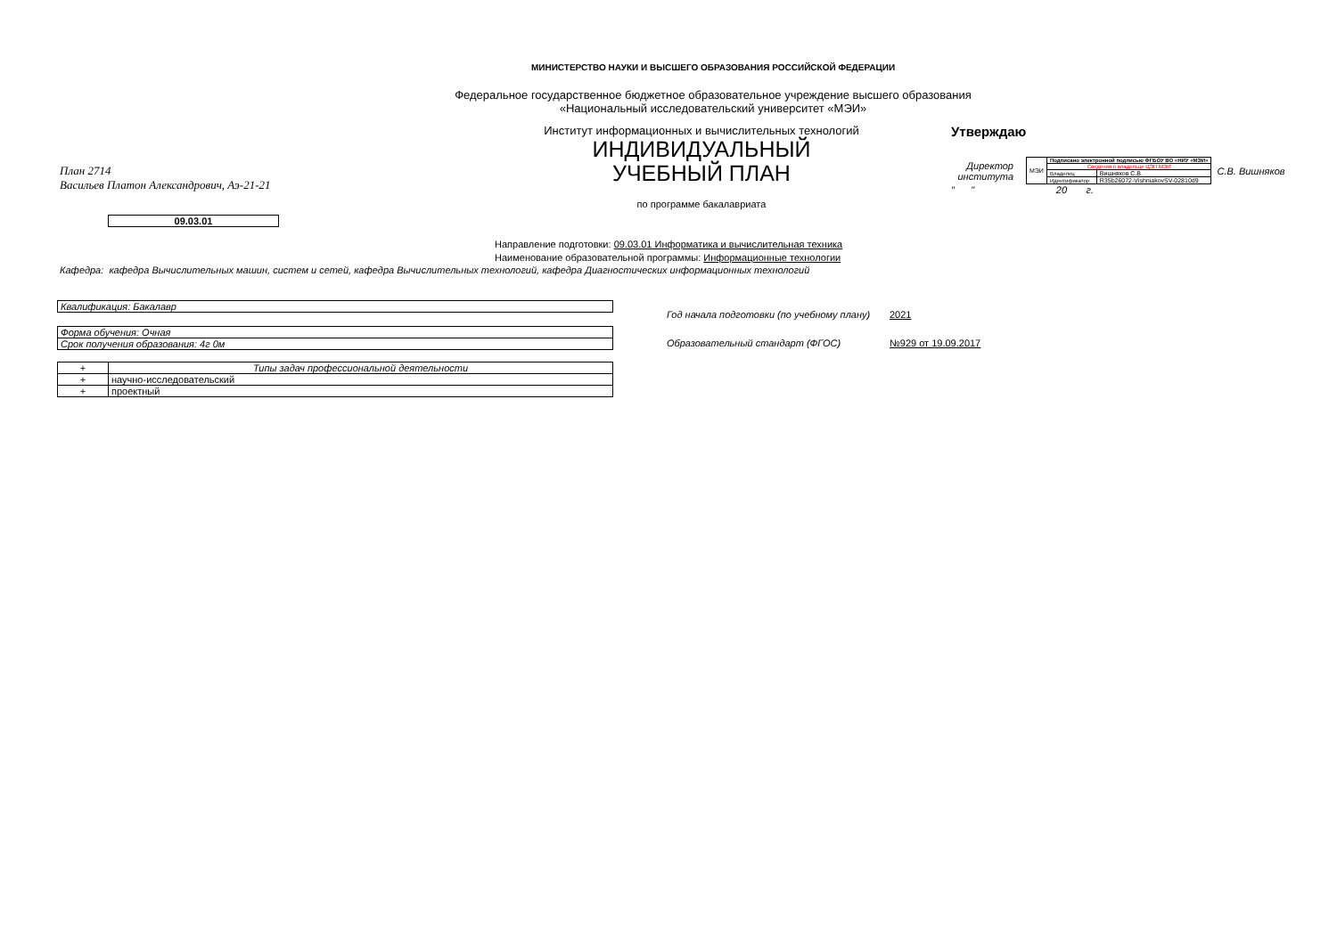МИНИСТЕРСТВО НАУКИ И ВЫСШЕГО ОБРАЗОВАНИЯ РОССИЙСКОЙ ФЕДЕРАЦИИ
Федеральное государственное бюджетное образовательное учреждение высшего образования
«Национальный исследовательский университет «МЭИ»
План 2714
Васильев Платон Александрович, Аэ-21-21
09.03.01
Институт информационных и вычислительных технологий
ИНДИВИДУАЛЬНЫЙ
УЧЕБНЫЙ ПЛАН
по программе бакалавриата
Утверждаю
Директор
института
| МЭИ | Подписано электронной подписью ФГБОУ ВО «НИУ «МЭИ» | |
| | Сведения о владельце ЦЭП МЭИ | |
| | Владелец | Вишняков С.В. |
| | Идентификатор | R35b26072-VishniakovSV-02810d9 |
С.В. Вишняков
" " 20 г.
Направление подготовки: 09.03.01 Информатика и вычислительная техника
Наименование образовательной программы: Информационные технологии
Кафедра: кафедра Вычислительных машин, систем и сетей, кафедра Вычислительных технологий, кафедра Диагностических информационных технологий
| Квалификация: Бакалавр |
| Форма обучения: Очная |
| Срок получения образования: 4г 0м |
| + | Типы задач профессиональной деятельности |
| + | научно-исследовательский |
| + | проектный |
Год начала подготовки (по учебному плану) 2021
Образовательный стандарт (ФГОС) №929 от 19.09.2017